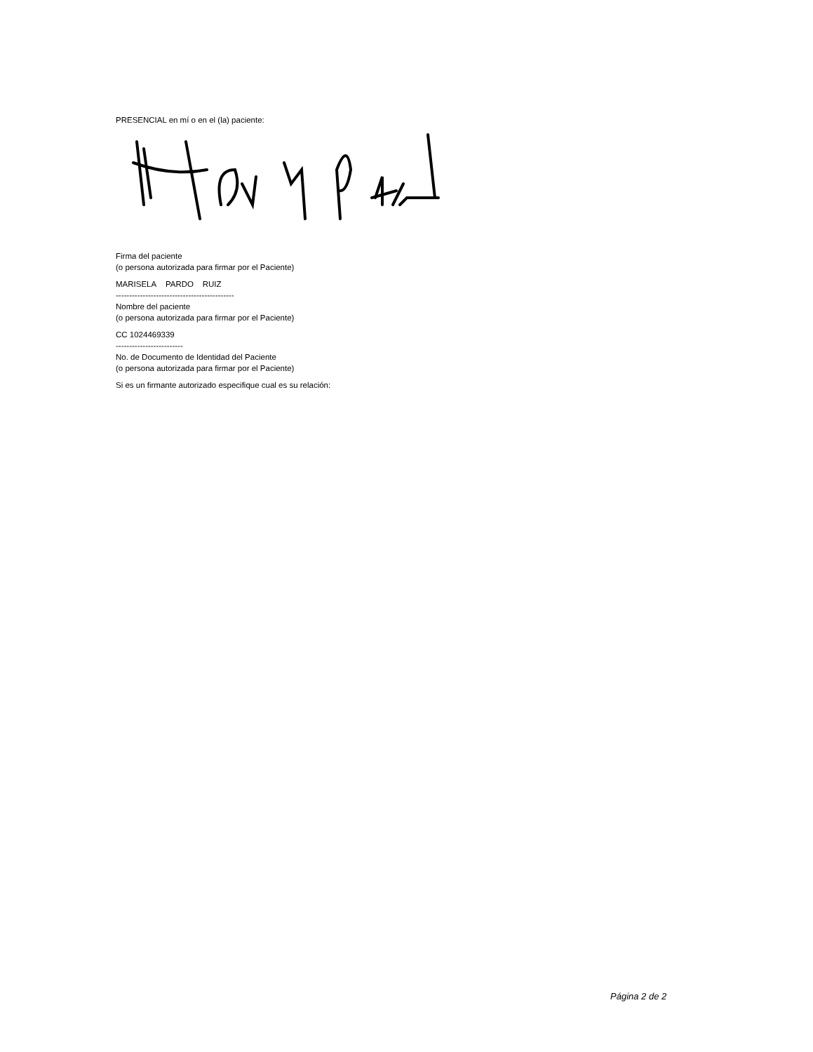PRESENCIAL en mí o en el (la) paciente:
Firma del paciente
(o persona autorizada para firmar por el Paciente)
MARISELA PARDO RUIZ
--------------------------------------------
Nombre del paciente
(o persona autorizada para firmar por el Paciente)
CC 1024469339
-------------------------
No. de Documento de Identidad del Paciente
(o persona autorizada para firmar por el Paciente)
Si es un firmante autorizado especifique cual es su relación:
Página 2 de 2